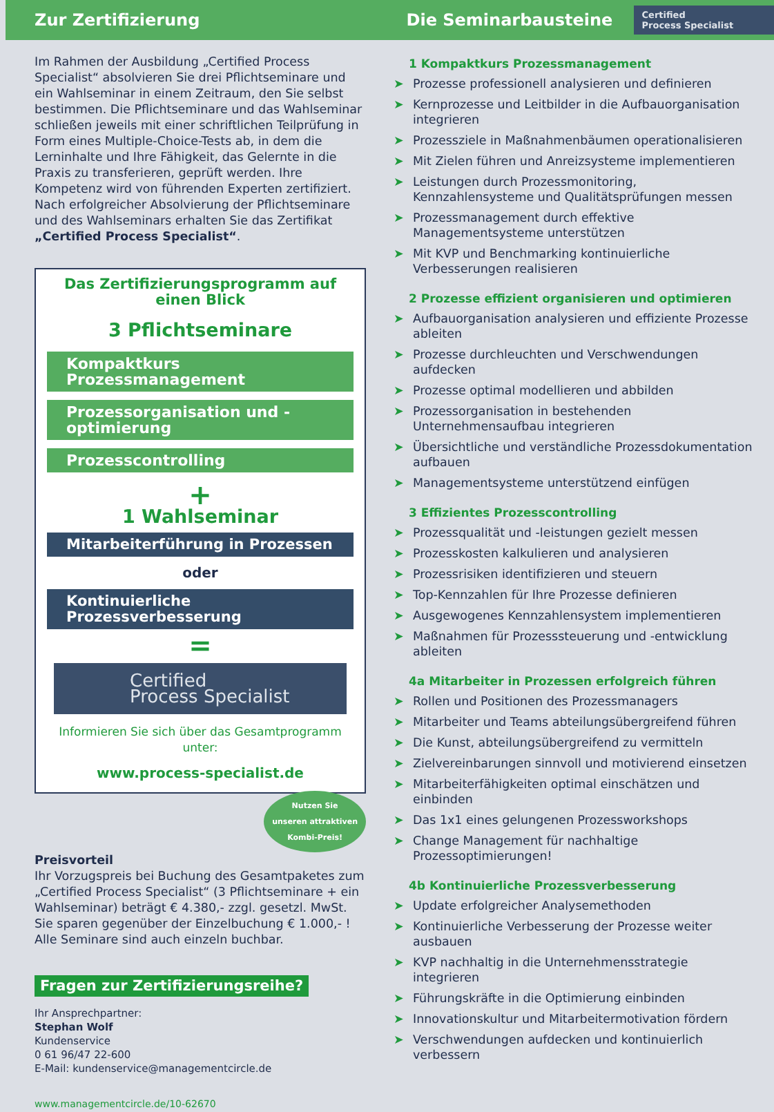Zur Zertifizierung Die Seminarbausteine
Certified
Process Specialist
Im Rahmen der Ausbildung „Certified Process Specialist“ absolvieren Sie drei Pflichtseminare und ein Wahlseminar in einem Zeitraum, den Sie selbst bestimmen. Die Pflichtseminare und das Wahlseminar schließen jeweils mit einer schriftlichen Teilprüfung in Form eines Multiple-Choice-Tests ab, in dem die Lerninhalte und Ihre Fähigkeit, das Gelernte in die Praxis zu transferieren, geprüft werden. Ihre Kompetenz wird von führenden Experten zertifiziert. Nach erfolgreicher Absolvierung der Pflichtseminare und des Wahlseminars erhalten Sie das Zertifikat „Certified Process Specialist“.
Das Zertifizierungsprogramm auf einen Blick
3 Pflichtseminare
Kompaktkurs Prozessmanagement
Prozessorganisation und -optimierung
Prozesscontrolling
+
1 Wahlseminar
Mitarbeiterführung in Prozessen
oder
Kontinuierliche Prozessverbesserung
=
Certified
Process Specialist
Informieren Sie sich über das Gesamtprogramm unter:
www.process-specialist.de
Nutzen Sie
unseren attraktiven
Kombi-Preis!
Preisvorteil
Ihr Vorzugspreis bei Buchung des Gesamtpaketes zum „Certified Process Specialist“ (3 Pflichtseminare + ein Wahlseminar) beträgt € 4.380,- zzgl. gesetzl. MwSt. Sie sparen gegenüber der Einzelbuchung € 1.000,- ! Alle Seminare sind auch einzeln buchbar.
Fragen zur Zertifizierungsreihe?
Ihr Ansprechpartner:
Stephan Wolf
Kundenservice
0 61 96/47 22-600
E-Mail: kundenservice@managementcircle.de
www.managementcircle.de/10-62670
1 Kompaktkurs Prozessmanagement
➤ Prozesse professionell analysieren und definieren
➤ Kernprozesse und Leitbilder in die Aufbauorganisation integrieren
➤ Prozessziele in Maßnahmenbäumen operationalisieren
➤ Mit Zielen führen und Anreizsysteme implementieren
➤ Leistungen durch Prozessmonitoring, Kennzahlensysteme und Qualitätsprüfungen messen
➤ Prozessmanagement durch effektive Managementsysteme unterstützen
➤ Mit KVP und Benchmarking kontinuierliche Verbesserungen realisieren
2 Prozesse effizient organisieren und optimieren
➤ Aufbauorganisation analysieren und effiziente Prozesse ableiten
➤ Prozesse durchleuchten und Verschwendungen aufdecken
➤ Prozesse optimal modellieren und abbilden
➤ Prozessorganisation in bestehenden Unternehmensaufbau integrieren
➤ Übersichtliche und verständliche Prozessdokumentation aufbauen
➤ Managementsysteme unterstützend einfügen
3 Effizientes Prozesscontrolling
➤ Prozessqualität und -leistungen gezielt messen
➤ Prozesskosten kalkulieren und analysieren
➤ Prozessrisiken identifizieren und steuern
➤ Top-Kennzahlen für Ihre Prozesse definieren
➤ Ausgewogenes Kennzahlensystem implementieren
➤ Maßnahmen für Prozesssteuerung und -entwicklung ableiten
4a Mitarbeiter in Prozessen erfolgreich führen
➤ Rollen und Positionen des Prozessmanagers
➤ Mitarbeiter und Teams abteilungsübergreifend führen
➤ Die Kunst, abteilungsübergreifend zu vermitteln
➤ Zielvereinbarungen sinnvoll und motivierend einsetzen
➤ Mitarbeiterfähigkeiten optimal einschätzen und einbinden
➤ Das 1x1 eines gelungenen Prozessworkshops
➤ Change Management für nachhaltige Prozessoptimierungen!
4b Kontinuierliche Prozessverbesserung
➤ Update erfolgreicher Analysemethoden
➤ Kontinuierliche Verbesserung der Prozesse weiter ausbauen
➤ KVP nachhaltig in die Unternehmensstrategie integrieren
➤ Führungskräfte in die Optimierung einbinden
➤ Innovationskultur und Mitarbeitermotivation fördern
➤ Verschwendungen aufdecken und kontinuierlich verbessern